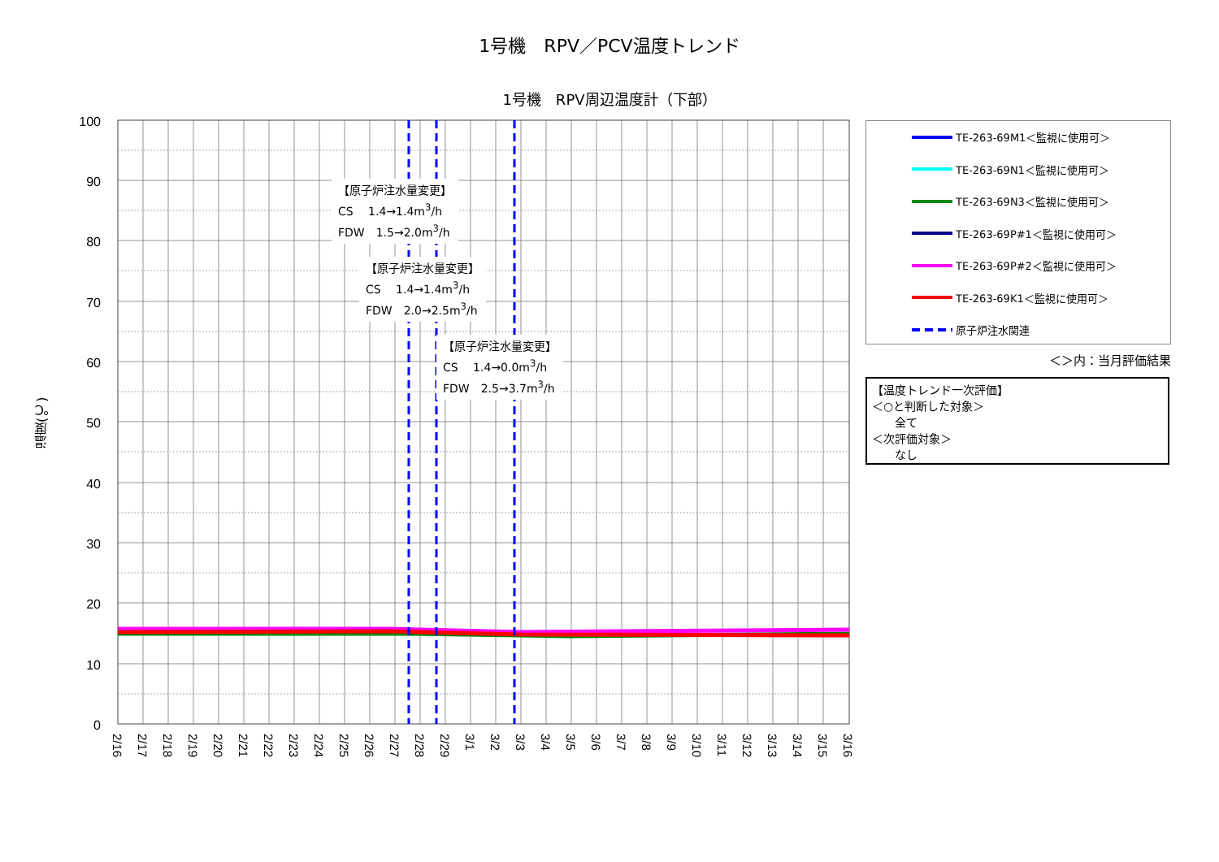1号機　RPV／PCV温度トレンド
1号機　RPV周辺温度計（下部）
温度(℃)
100
90
80
70
60
50
40
30
20
10
0
2/16
2/17
2/18
2/19
2/20
2/21
2/22
2/23
2/24
2/25
2/26
2/27
2/28
2/29
3/1
3/2
3/3
3/4
3/5
3/6
3/7
3/8
3/9
3/10
3/11
3/12
3/13
3/14
3/15
3/16
【原子炉注水量変更】
CS　 1.4→1.4m<sup>3</sup>/h
FDW　1.5→2.0m<sup>3</sup>/h
【原子炉注水量変更】
CS　 1.4→1.4m<sup>3</sup>/h
FDW　2.0→2.5m<sup>3</sup>/h
【原子炉注水量変更】
CS　 1.4→0.0m<sup>3</sup>/h
FDW　2.5→3.7m<sup>3</sup>/h
TE-263-69M1＜監視に使用可＞
TE-263-69N1＜監視に使用可＞
TE-263-69N3＜監視に使用可＞
TE-263-69P#1＜監視に使用可＞
TE-263-69P#2＜監視に使用可＞
TE-263-69K1＜監視に使用可＞
原子炉注水関連
＜＞内：当月評価結果
【温度トレンド一次評価】
＜○と判断した対象＞
　　全て
＜次評価対象＞
　　なし